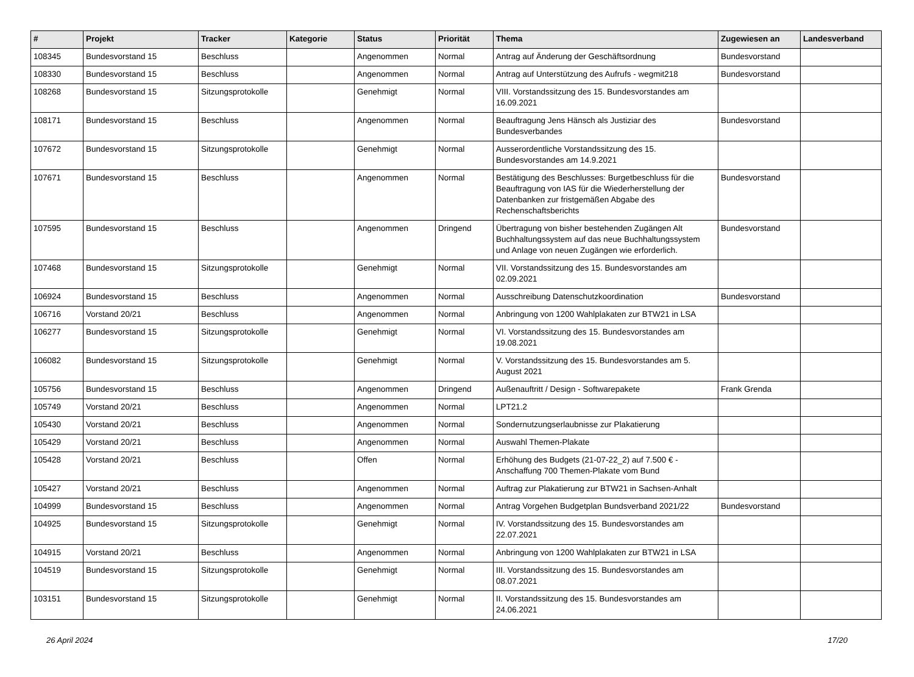| # | Projekt | Tracker | Kategorie | Status | Priorität | Thema | Zugewiesen an | Landesverband |
| --- | --- | --- | --- | --- | --- | --- | --- | --- |
| 108345 | Bundesvorstand 15 | Beschluss | | Angenommen | Normal | Antrag auf Änderung der Geschäftsordnung | Bundesvorstand | |
| 108330 | Bundesvorstand 15 | Beschluss | | Angenommen | Normal | Antrag auf Unterstützung des Aufrufs - wegmit218 | Bundesvorstand | |
| 108268 | Bundesvorstand 15 | Sitzungsprotokolle | | Genehmigt | Normal | VIII. Vorstandssitzung des 15. Bundesvorstandes am 16.09.2021 | | |
| 108171 | Bundesvorstand 15 | Beschluss | | Angenommen | Normal | Beauftragung Jens Hänsch als Justiziar des Bundesverbandes | Bundesvorstand | |
| 107672 | Bundesvorstand 15 | Sitzungsprotokolle | | Genehmigt | Normal | Ausserordentliche Vorstandssitzung des 15. Bundesvorstandes am 14.9.2021 | | |
| 107671 | Bundesvorstand 15 | Beschluss | | Angenommen | Normal | Bestätigung des Beschlusses: Burgetbeschluss für die Beauftragung von IAS für die Wiederherstellung der Datenbanken zur fristgemäßen Abgabe des Rechenschaftsberichts | Bundesvorstand | |
| 107595 | Bundesvorstand 15 | Beschluss | | Angenommen | Dringend | Übertragung von bisher bestehenden Zugängen Alt Buchhaltungssystem auf das neue Buchhaltungssystem und Anlage von neuen Zugängen wie erforderlich. | Bundesvorstand | |
| 107468 | Bundesvorstand 15 | Sitzungsprotokolle | | Genehmigt | Normal | VII. Vorstandssitzung des 15. Bundesvorstandes am 02.09.2021 | | |
| 106924 | Bundesvorstand 15 | Beschluss | | Angenommen | Normal | Ausschreibung Datenschutzkoordination | Bundesvorstand | |
| 106716 | Vorstand 20/21 | Beschluss | | Angenommen | Normal | Anbringung von 1200 Wahlplakaten zur BTW21 in LSA | | |
| 106277 | Bundesvorstand 15 | Sitzungsprotokolle | | Genehmigt | Normal | VI. Vorstandssitzung des 15. Bundesvorstandes am 19.08.2021 | | |
| 106082 | Bundesvorstand 15 | Sitzungsprotokolle | | Genehmigt | Normal | V. Vorstandssitzung des 15. Bundesvorstandes am 5. August 2021 | | |
| 105756 | Bundesvorstand 15 | Beschluss | | Angenommen | Dringend | Außenauftritt / Design - Softwarepakete | Frank Grenda | |
| 105749 | Vorstand 20/21 | Beschluss | | Angenommen | Normal | LPT21.2 | | |
| 105430 | Vorstand 20/21 | Beschluss | | Angenommen | Normal | Sondernutzungserlaubnisse zur Plakatierung | | |
| 105429 | Vorstand 20/21 | Beschluss | | Angenommen | Normal | Auswahl Themen-Plakate | | |
| 105428 | Vorstand 20/21 | Beschluss | | Offen | Normal | Erhöhung des Budgets (21-07-22_2) auf 7.500 € - Anschaffung 700 Themen-Plakate vom Bund | | |
| 105427 | Vorstand 20/21 | Beschluss | | Angenommen | Normal | Auftrag zur Plakatierung zur BTW21 in Sachsen-Anhalt | | |
| 104999 | Bundesvorstand 15 | Beschluss | | Angenommen | Normal | Antrag Vorgehen Budgetplan Bundsverband 2021/22 | Bundesvorstand | |
| 104925 | Bundesvorstand 15 | Sitzungsprotokolle | | Genehmigt | Normal | IV. Vorstandssitzung des 15. Bundesvorstandes am 22.07.2021 | | |
| 104915 | Vorstand 20/21 | Beschluss | | Angenommen | Normal | Anbringung von 1200 Wahlplakaten zur BTW21 in LSA | | |
| 104519 | Bundesvorstand 15 | Sitzungsprotokolle | | Genehmigt | Normal | III. Vorstandssitzung des 15. Bundesvorstandes am 08.07.2021 | | |
| 103151 | Bundesvorstand 15 | Sitzungsprotokolle | | Genehmigt | Normal | II. Vorstandssitzung des 15. Bundesvorstandes am 24.06.2021 | | |
26 April 2024 17/20